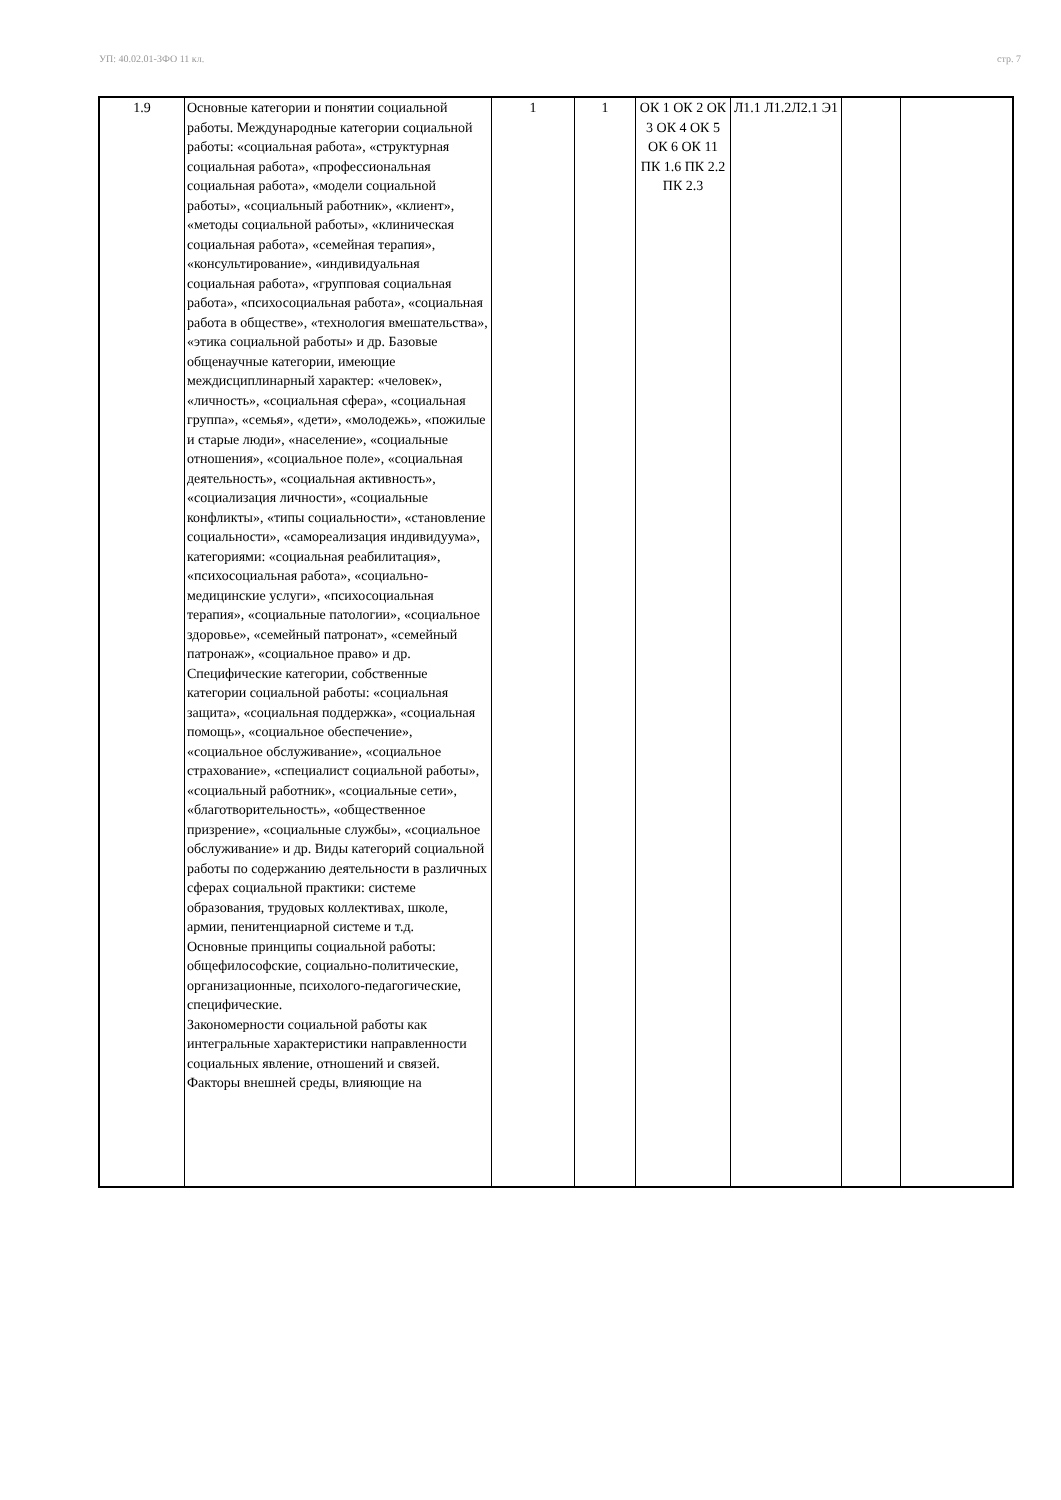УП: 40.02.01-ЗФО 11 кл. стр. 7
| 1.9 | Основные категории и понятии социальной работы. Международные категории социальной работы: «социальная работа», «структурная социальная работа», «профессиональная социальная работа», «модели социальной работы», «социальный работник», «клиент», «методы социальной работы», «клиническая социальная работа», «семейная терапия», «консультирование», «индивидуальная социальная работа», «групповая социальная работа», «психосоциальная работа», «социальная работа в обществе», «технология вмешательства», «этика социальной работы» и др. Базовые общенаучные категории, имеющие междисциплинарный характер: «человек», «личность», «социальная сфера», «социальная группа», «семья», «дети», «молодежь», «пожилые и старые люди», «население», «социальные отношения», «социальное поле», «социальная деятельность», «социальная активность», «социализация личности», «социальные конфликты», «типы социальности», «становление социальности», «самореализация индивидуума», категориями: «социальная реабилитация», «психосоциальная работа», «социально-медицинские услуги», «психосоциальная терапия», «социальные патологии», «социальное здоровье», «семейный патронат», «семейный патронаж», «социальное право» и др. Специфические категории, собственные категории социальной работы: «социальная защита», «социальная поддержка», «социальная помощь», «социальное обеспечение», «социальное обслуживание», «социальное страхование», «специалист социальной работы», «социальный работник», «социальные сети», «благотворительность», «общественное призрение», «социальные службы», «социальное обслуживание» и др. Виды категорий социальной работы по содержанию деятельности в различных сферах социальной практики: системе образования, трудовых коллективах, школе, армии, пенитенциарной системе и т.д. Основные принципы социальной работы: общефилософские, социально-политические, организационные, психолого-педагогические, специфические. Закономерности социальной работы как интегральные характеристики направленности социальных явление, отношений и связей. Факторы внешней среды, влияющие на | 1 | 1 | ОК 1 ОК 2 ОК 3 ОК 4 ОК 5 ОК 6 ОК 11 ПК 1.6 ПК 2.2 ПК 2.3 | Л1.1 Л1.2Л2.1 Э1 | | |